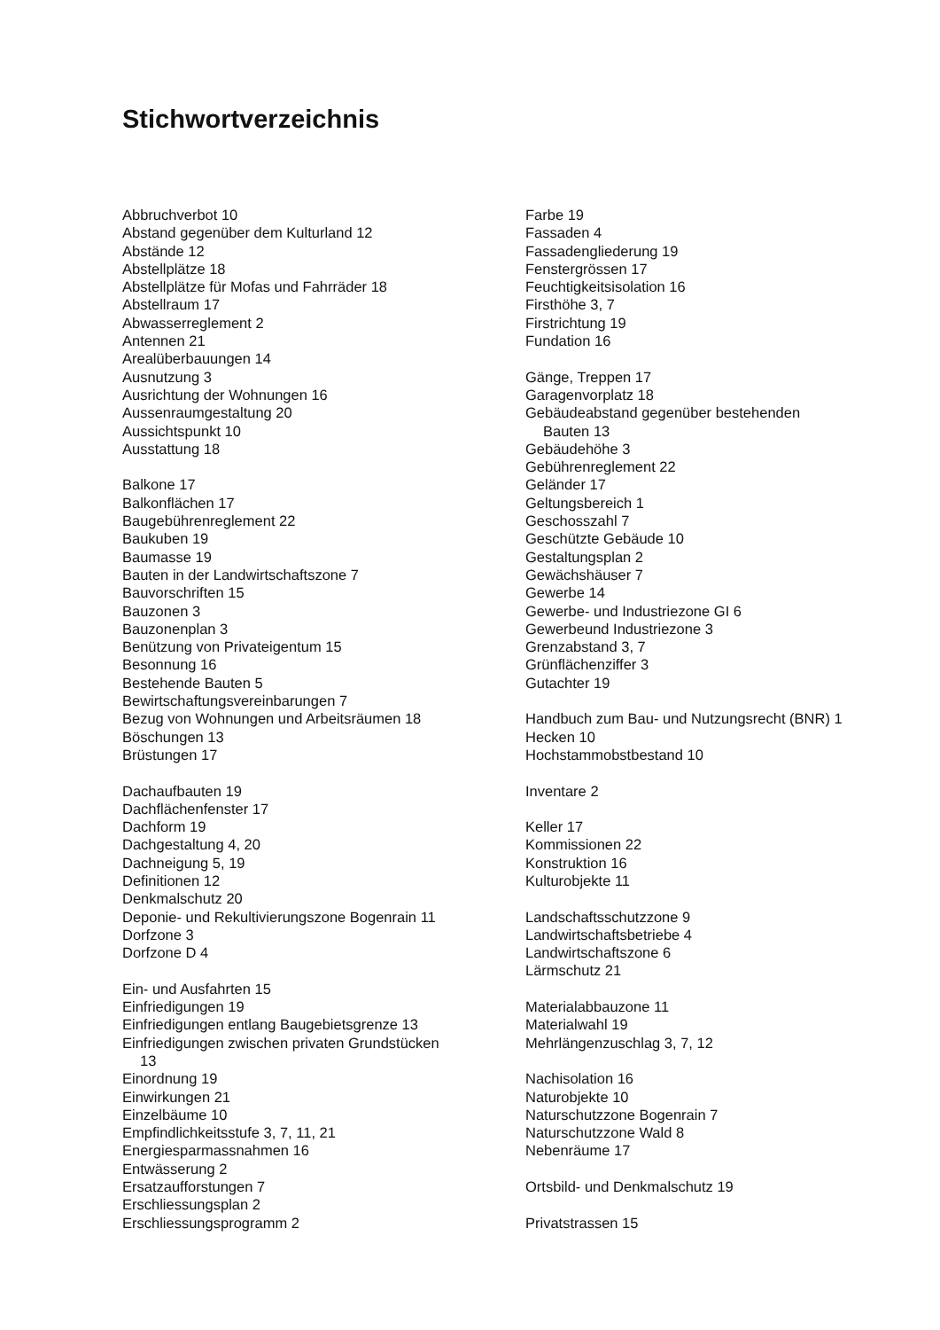Stichwortverzeichnis
Abbruchverbot 10
Abstand gegenüber dem Kulturland 12
Abstände 12
Abstellplätze 18
Abstellplätze für Mofas und Fahrräder 18
Abstellraum 17
Abwasserreglement 2
Antennen 21
Arealüberbauungen 14
Ausnutzung 3
Ausrichtung der Wohnungen 16
Aussenraumgestaltung 20
Aussichtspunkt 10
Ausstattung 18
Balkone 17
Balkonflächen 17
Baugebührenreglement 22
Baukuben 19
Baumasse 19
Bauten in der Landwirtschaftszone 7
Bauvorschriften 15
Bauzonen 3
Bauzonenplan 3
Benützung von Privateigentum 15
Besonnung 16
Bestehende Bauten 5
Bewirtschaftungsvereinbarungen 7
Bezug von Wohnungen und Arbeitsräumen 18
Böschungen 13
Brüstungen 17
Dachaufbauten 19
Dachflächenfenster 17
Dachform 19
Dachgestaltung 4, 20
Dachneigung 5, 19
Definitionen 12
Denkmalschutz 20
Deponie- und Rekultivierungszone Bogenrain 11
Dorfzone 3
Dorfzone D 4
Ein- und Ausfahrten 15
Einfriedigungen 19
Einfriedigungen entlang Baugebietsgrenze 13
Einfriedigungen zwischen privaten Grundstücken
13
Einordnung 19
Einwirkungen 21
Einzelbäume 10
Empfindlichkeitsstufe 3, 7, 11, 21
Energiesparmassnahmen 16
Entwässerung 2
Ersatzaufforstungen 7
Erschliessungsplan 2
Erschliessungsprogramm 2
Farbe 19
Fassaden 4
Fassadengliederung 19
Fenstergrössen 17
Feuchtigkeitsisolation 16
Firsthöhe 3, 7
Firstrichtung 19
Fundation 16
Gänge, Treppen 17
Garagenvorplatz 18
Gebäudeabstand gegenüber bestehenden
Bauten 13
Gebäudehöhe 3
Gebührenreglement 22
Geländer 17
Geltungsbereich 1
Geschosszahl 7
Geschützte Gebäude 10
Gestaltungsplan 2
Gewächshäuser 7
Gewerbe 14
Gewerbe- und Industriezone GI 6
Gewerbeund Industriezone 3
Grenzabstand 3, 7
Grünflächenziffer 3
Gutachter 19
Handbuch zum Bau- und Nutzungsrecht (BNR) 1
Hecken 10
Hochstammobstbestand 10
Inventare 2
Keller 17
Kommissionen 22
Konstruktion 16
Kulturobjekte 11
Landschaftsschutzzone 9
Landwirtschaftsbetriebe 4
Landwirtschaftszone 6
Lärmschutz 21
Materialabbauzone 11
Materialwahl 19
Mehrlängenzuschlag 3, 7, 12
Nachisolation 16
Naturobjekte 10
Naturschutzzone Bogenrain 7
Naturschutzzone Wald 8
Nebenräume 17
Ortsbild- und Denkmalschutz 19
Privatstrassen 15